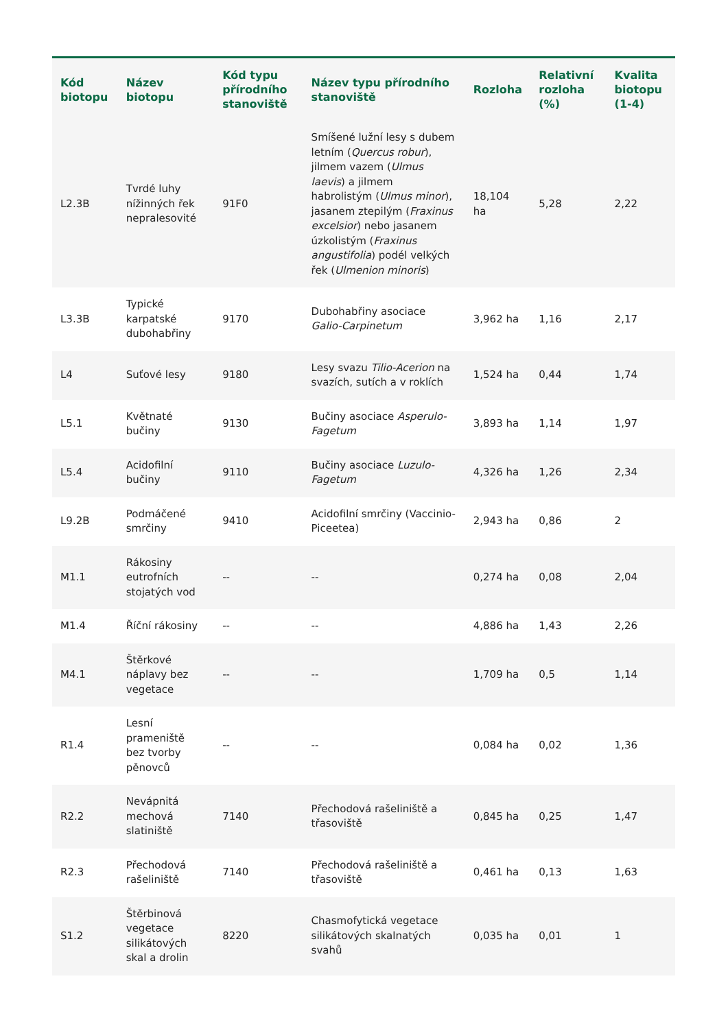| Kód biotopu | Název biotopu | Kód typu přírodního stanoviště | Název typu přírodního stanoviště | Rozloha | Relativní rozloha (%) | Kvalita biotopu (1-4) |
| --- | --- | --- | --- | --- | --- | --- |
| L2.3B | Tvrdé luhy nížinných řek nepralesovité | 91F0 | Smíšené lužní lesy s dubem letním ( Quercus robur ), jilmem vazem ( Ulmus laevis ) a jilmem habrolistým ( Ulmus minor ), jasanem ztepilým ( Fraxinus excelsior ) nebo jasanem úzkolistým ( Fraxinus angustifolia ) podél velkých řek ( Ulmenion minoris ) | 18,104 ha | 5,28 | 2,22 |
| L3.3B | Typické karpatské dubohabřiny | 9170 | Dubohabřiny asociace Galio-Carpinetum | 3,962 ha | 1,16 | 2,17 |
| L4 | Suťové lesy | 9180 | Lesy svazu Tilio-Acerion na svazích, sutích a v roklích | 1,524 ha | 0,44 | 1,74 |
| L5.1 | Květnaté bučiny | 9130 | Bučiny asociace Asperulo-Fagetum | 3,893 ha | 1,14 | 1,97 |
| L5.4 | Acidofilní bučiny | 9110 | Bučiny asociace Luzulo-Fagetum | 4,326 ha | 1,26 | 2,34 |
| L9.2B | Podmáčené smrčiny | 9410 | Acidofilní smrčiny (Vaccinio-Piceetea) | 2,943 ha | 0,86 | 2 |
| M1.1 | Rákosiny eutrofních stojatých vod | -- | -- | 0,274 ha | 0,08 | 2,04 |
| M1.4 | Říční rákosiny | -- | -- | 4,886 ha | 1,43 | 2,26 |
| M4.1 | Štěrkové náplavy bez vegetace | -- | -- | 1,709 ha | 0,5 | 1,14 |
| R1.4 | Lesní prameniště bez tvorby pěnovců | -- | -- | 0,084 ha | 0,02 | 1,36 |
| R2.2 | Nevápnitá mechová slatiniště | 7140 | Přechodová rašeliniště a třasoviště | 0,845 ha | 0,25 | 1,47 |
| R2.3 | Přechodová rašeliniště | 7140 | Přechodová rašeliniště a třasoviště | 0,461 ha | 0,13 | 1,63 |
| S1.2 | Štěrbinová vegetace silikátových skal a drolin | 8220 | Chasmofytická vegetace silikátových skalnatých svahů | 0,035 ha | 0,01 | 1 |